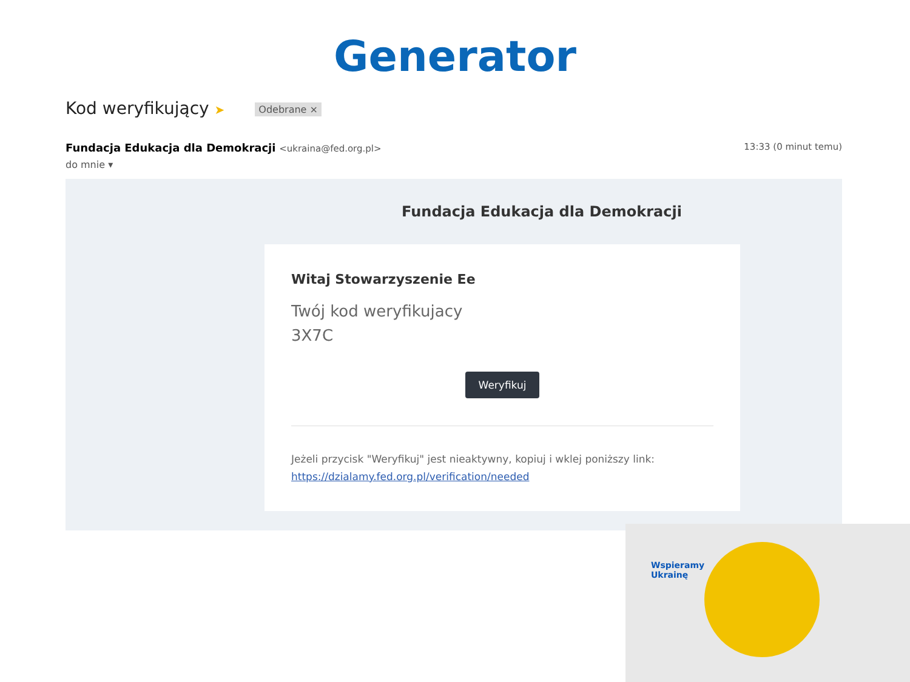Generator
Kod weryfikujący ➤ Odebrane ×
Fundacja Edukacja dla Demokracji <ukraina@fed.org.pl>
13:33 (0 minut temu)
do mnie ▾
Fundacja Edukacja dla Demokracji
Witaj Stowarzyszenie Ee
Twój kod weryfikujacy
3X7C
Weryfikuj
Jeżeli przycisk "Weryfikuj" jest nieaktywny, kopiuj i wklej poniższy link: https://dzialamy.fed.org.pl/verification/needed
Wspieramy
Ukrainę